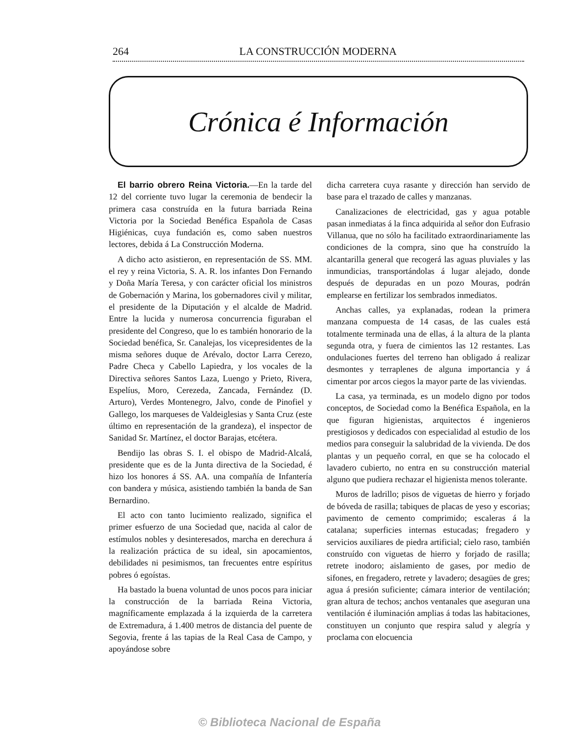264 LA CONSTRUCCIÓN MODERNA
Crónica é Información
El barrio obrero Reina Victoria.—En la tarde del 12 del corriente tuvo lugar la ceremonia de bendecir la primera casa construída en la futura barriada Reina Victoria por la Sociedad Benéfica Española de Casas Higiénicas, cuya fundación es, como saben nuestros lectores, debida á La Construcción Moderna.
A dicho acto asistieron, en representación de SS. MM. el rey y reina Victoria, S. A. R. los infantes Don Fernando y Doña María Teresa, y con carácter oficial los ministros de Gobernación y Marina, los gobernadores civil y militar, el presidente de la Diputación y el alcalde de Madrid. Entre la lucida y numerosa concurrencia figuraban el presidente del Congreso, que lo es también honorario de la Sociedad benéfica, Sr. Canalejas, los vicepresidentes de la misma señores duque de Arévalo, doctor Larra Cerezo, Padre Checa y Cabello Lapiedra, y los vocales de la Directiva señores Santos Laza, Luengo y Prieto, Rivera, Espelíus, Moro, Cerezeda, Zancada, Fernández (D. Arturo), Verdes Montenegro, Jalvo, conde de Pinofiel y Gallego, los marqueses de Valdeiglesias y Santa Cruz (este último en representación de la grandeza), el inspector de Sanidad Sr. Martínez, el doctor Barajas, etcétera.
Bendijo las obras S. I. el obispo de Madrid-Alcalá, presidente que es de la Junta directiva de la Sociedad, é hizo los honores á SS. AA. una compañía de Infantería con bandera y música, asistiendo también la banda de San Bernardino.
El acto con tanto lucimiento realizado, significa el primer esfuerzo de una Sociedad que, nacida al calor de estímulos nobles y desinteresados, marcha en derechura á la realización práctica de su ideal, sin apocamientos, debilidades ni pesimismos, tan frecuentes entre espíritus pobres ó egoístas.
Ha bastado la buena voluntad de unos pocos para iniciar la construcción de la barriada Reina Victoria, magníficamente emplazada á la izquierda de la carretera de Extremadura, á 1.400 metros de distancia del puente de Segovia, frente á las tapias de la Real Casa de Campo, y apoyándose sobre
dicha carretera cuya rasante y dirección han servido de base para el trazado de calles y manzanas.
Canalizaciones de electricidad, gas y agua potable pasan inmediatas á la finca adquirida al señor don Eufrasio Villanua, que no sólo ha facilitado extraordinariamente las condiciones de la compra, sino que ha construído la alcantarilla general que recogerá las aguas pluviales y las inmundicias, transportándolas á lugar alejado, donde después de depuradas en un pozo Mouras, podrán emplearse en fertilizar los sembrados inmediatos.
Anchas calles, ya explanadas, rodean la primera manzana compuesta de 14 casas, de las cuales está totalmente terminada una de ellas, á la altura de la planta segunda otra, y fuera de cimientos las 12 restantes. Las ondulaciones fuertes del terreno han obligado á realizar desmontes y terraplenes de alguna importancia y á cimentar por arcos ciegos la mayor parte de las viviendas.
La casa, ya terminada, es un modelo digno por todos conceptos, de Sociedad como la Benéfica Española, en la que figuran higienistas, arquitectos é ingenieros prestigiosos y dedicados con especialidad al estudio de los medios para conseguir la salubridad de la vivienda. De dos plantas y un pequeño corral, en que se ha colocado el lavadero cubierto, no entra en su construcción material alguno que pudiera rechazar el higienista menos tolerante.
Muros de ladrillo; pisos de viguetas de hierro y forjado de bóveda de rasilla; tabiques de placas de yeso y escorias; pavimento de cemento comprimido; escaleras á la catalana; superficies internas estucadas; fregadero y servicios auxiliares de piedra artificial; cielo raso, también construído con viguetas de hierro y forjado de rasilla; retrete inodoro; aislamiento de gases, por medio de sifones, en fregadero, retrete y lavadero; desagües de gres; agua á presión suficiente; cámara interior de ventilación; gran altura de techos; anchos ventanales que aseguran una ventilación é iluminación amplias á todas las habitaciones, constituyen un conjunto que respira salud y alegría y proclama con elocuencia
© Biblioteca Nacional de España